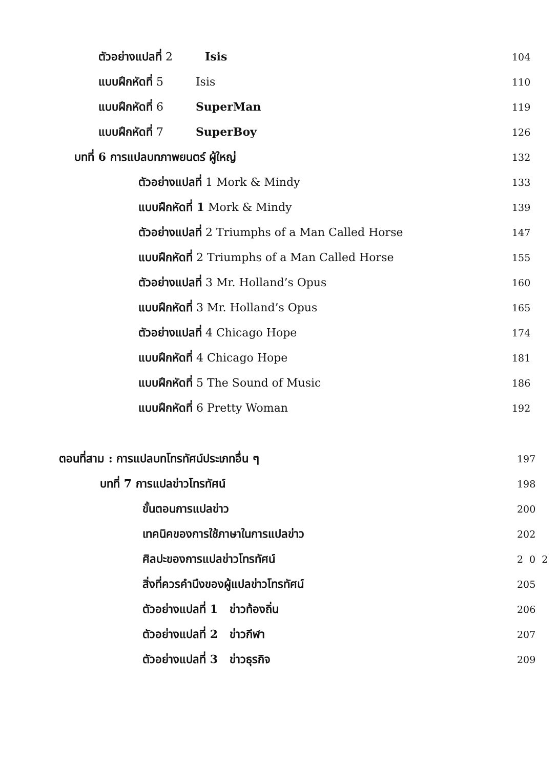ตัวอย่างแปลที่ 2 Isis 104
แบบฝึกหัดที่ 5 Isis 110
แบบฝึกหัดที่ 6 SuperMan 119
แบบฝึกหัดที่ 7 SuperBoy 126
บทที่ 6 การแปลบทภาพยนตร์ ผู้ใหญ่ 132
ตัวอย่างแปลที่ 1 Mork & Mindy 133
แบบฝึกหัดที่ 1 Mork & Mindy 139
ตัวอย่างแปลที่ 2 Triumphs of a Man Called Horse 147
แบบฝึกหัดที่ 2 Triumphs of a Man Called Horse 155
ตัวอย่างแปลที่ 3 Mr. Holland’s Opus 160
แบบฝึกหัดที่ 3 Mr. Holland’s Opus 165
ตัวอย่างแปลที่ 4 Chicago Hope 174
แบบฝึกหัดที่ 4 Chicago Hope 181
แบบฝึกหัดที่ 5 The Sound of Music 186
แบบฝึกหัดที่ 6 Pretty Woman 192
ตอนที่สาม : การแปลบทโทรทัศน์ประเภทอื่น ๆ 197
บทที่ 7 การแปลข่าวโทรทัศน์ 198
ขั้นตอนการแปลข่าว 200
เทคนิคของการใช้ภาษาในการแปลข่าว 202
ศิลปะของการแปลข่าวโทรทัศน์ 202
สิ่งที่ควรคำนึงของผู้แปลข่าวโทรทัศน์ 205
ตัวอย่างแปลที่ 1 ข่าวท้องถิ่น 206
ตัวอย่างแปลที่ 2 ข่าวกีฬา 207
ตัวอย่างแปลที่ 3 ข่าวธุรกิจ 209